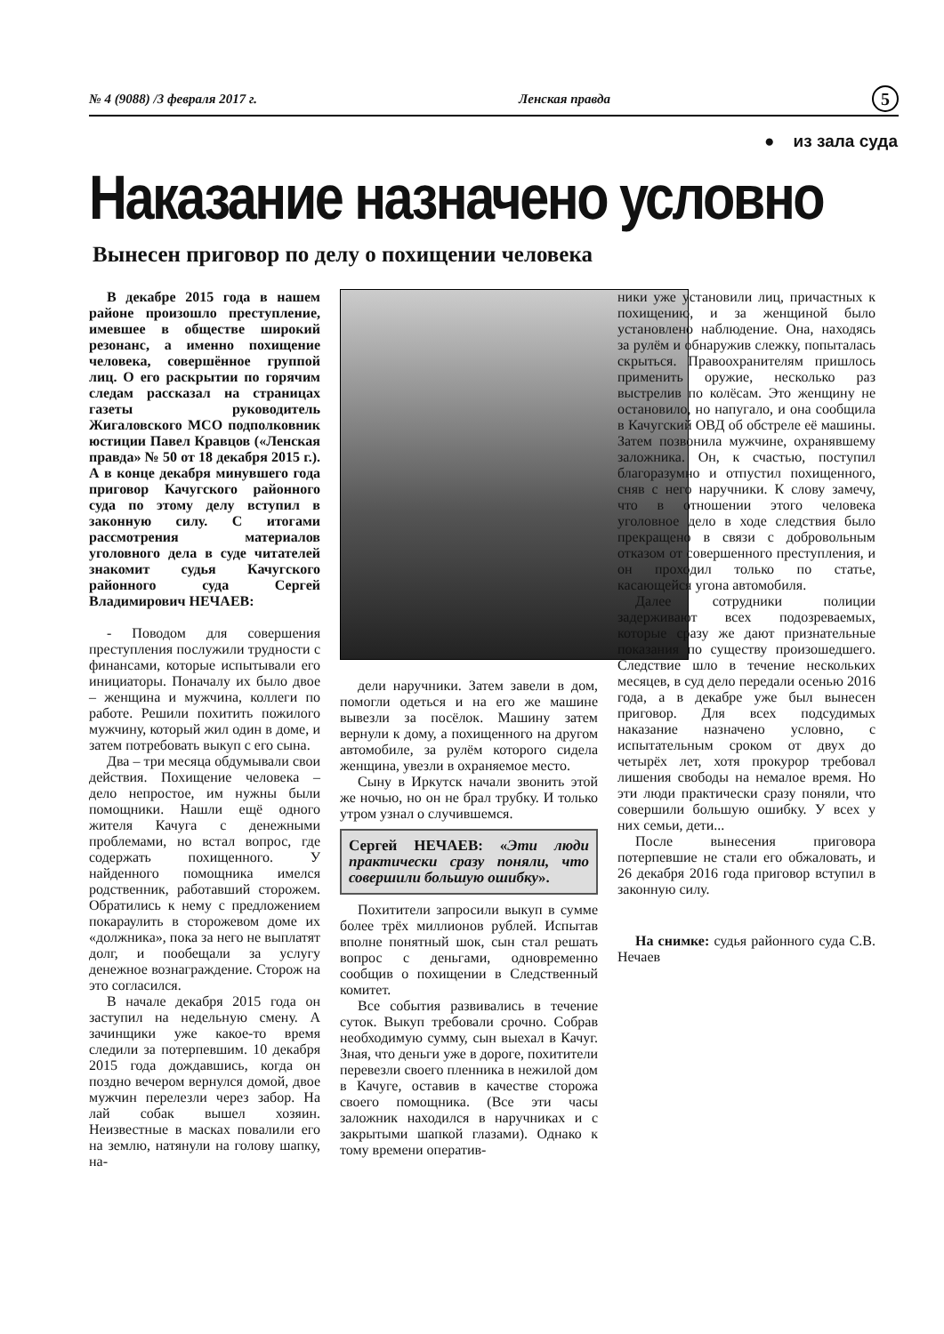№ 4 (9088) /3 февраля 2017 г. Ленская правда 5
● из зала суда
Наказание назначено условно
Вынесен приговор по делу о похищении человека
В декабре 2015 года в нашем районе произошло преступление, имевшее в обществе широкий резонанс, а именно похищение человека, совершённое группой лиц. О его раскрытии по горячим следам рассказал на страницах газеты руководитель Жигаловского МСО подполковник юстиции Павел Кравцов («Ленская правда» № 50 от 18 декабря 2015 г.). А в конце декабря минувшего года приговор Качугского районного суда по этому делу вступил в законную силу. С итогами рассмотрения материалов уголовного дела в суде читателей знакомит судья Качугского районного суда Сергей Владимирович НЕЧАЕВ:
- Поводом для совершения преступления послужили трудности с финансами, которые испытывали его инициаторы. Поначалу их было двое – женщина и мужчина, коллеги по работе. Решили похитить пожилого мужчину, который жил один в доме, и затем потребовать выкуп с его сына.
Два – три месяца обдумывали свои действия. Похищение человека – дело непростое, им нужны были помощники. Нашли ещё одного жителя Качуга с денежными проблемами, но встал вопрос, где содержать похищенного. У найденного помощника имелся родственник, работавший сторожем. Обратились к нему с предложением покараулить в сторожевом доме их «должника», пока за него не выплатят долг, и пообещали за услугу денежное вознаграждение. Сторож на это согласился.
В начале декабря 2015 года он заступил на недельную смену. А зачинщики уже какое-то время следили за потерпевшим. 10 декабря 2015 года дождавшись, когда он поздно вечером вернулся домой, двое мужчин перелезли через забор. На лай собак вышел хозяин. Неизвестные в масках повалили его на землю, натянули на голову шапку, на-
дели наручники. Затем завели в дом, помогли одеться и на его же машине вывезли за посёлок. Машину затем вернули к дому, а похищенного на другом автомобиле, за рулём которого сидела женщина, увезли в охраняемое место.
Сыну в Иркутск начали звонить этой же ночью, но он не брал трубку. И только утром узнал о случившемся.
Сергей НЕЧАЕВ: «Эти люди практически сразу поняли, что совершили большую ошибку».
Похитители запросили выкуп в сумме более трёх миллионов рублей. Испытав вполне понятный шок, сын стал решать вопрос с деньгами, одновременно сообщив о похищении в Следственный комитет.
Все события развивались в течение суток. Выкуп требовали срочно. Собрав необходимую сумму, сын выехал в Качуг. Зная, что деньги уже в дороге, похитители перевезли своего пленника в нежилой дом в Качуге, оставив в качестве сторожа своего помощника. (Все эти часы заложник находился в наручниках и с закрытыми шапкой глазами). Однако к тому времени оператив-
ники уже установили лиц, причастных к похищению, и за женщиной было установлено наблюдение. Она, находясь за рулём и обнаружив слежку, попыталась скрыться. Правоохранителям пришлось применить оружие, несколько раз выстрелив по колёсам. Это женщину не остановило, но напугало, и она сообщила в Качугский ОВД об обстреле её машины. Затем позвонила мужчине, охранявшему заложника. Он, к счастью, поступил благоразумно и отпустил похищенного, сняв с него наручники. К слову замечу, что в отношении этого человека уголовное дело в ходе следствия было прекращено в связи с добровольным отказом от совершенного преступления, и он проходил только по статье, касающейся угона автомобиля.
Далее сотрудники полиции задерживают всех подозреваемых, которые сразу же дают признательные показания по существу произошедшего. Следствие шло в течение нескольких месяцев, в суд дело передали осенью 2016 года, а в декабре уже был вынесен приговор. Для всех подсудимых наказание назначено условно, с испытательным сроком от двух до четырёх лет, хотя прокурор требовал лишения свободы на немалое время. Но эти люди практически сразу поняли, что совершили большую ошибку. У всех у них семьи, дети...
После вынесения приговора потерпевшие не стали его обжаловать, и 26 декабря 2016 года приговор вступил в законную силу.
На снимке: судья районного суда С.В. Нечаев